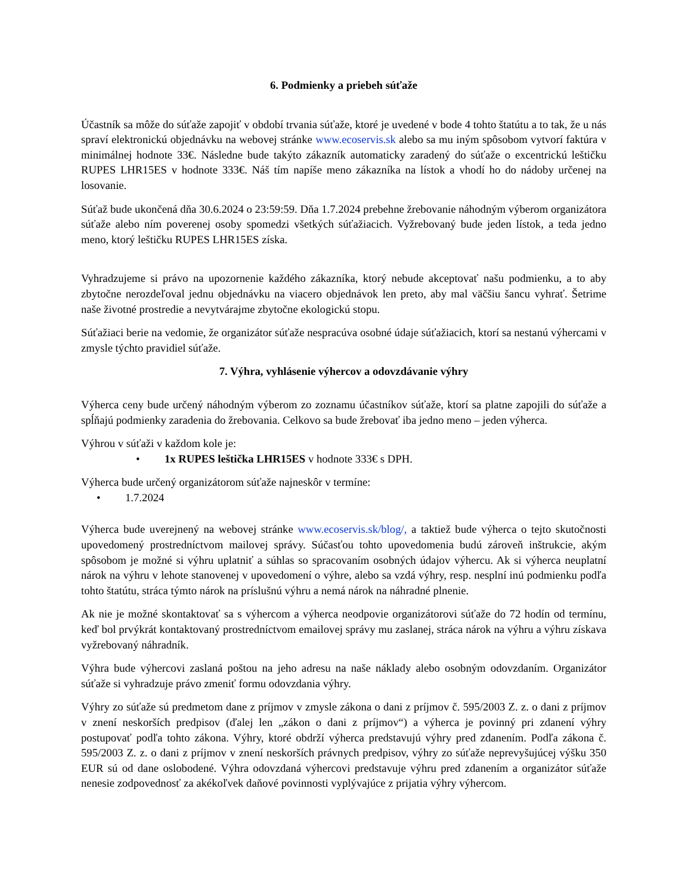6. Podmienky a priebeh súťaže
Účastník sa môže do súťaže zapojiť v období trvania súťaže, ktoré je uvedené v bode 4 tohto štatútu a to tak, že u nás spraví elektronickú objednávku na webovej stránke www.ecoservis.sk alebo sa mu iným spôsobom vytvorí faktúra v minimálnej hodnote 33€. Následne bude takýto zákazník automaticky zaradený do súťaže o excentrickú leštičku RUPES LHR15ES v hodnote 333€. Náš tím napíše meno zákazníka na lístok a vhodí ho do nádoby určenej na losovanie.
Súťaž bude ukončená dňa 30.6.2024 o 23:59:59. Dňa 1.7.2024 prebehne žrebovanie náhodným výberom organizátora súťaže alebo ním poverenej osoby spomedzi všetkých súťažiacich. Vyžrebovaný bude jeden lístok, a teda jedno meno, ktorý leštičku RUPES LHR15ES získa.
Vyhradzujeme si právo na upozornenie každého zákazníka, ktorý nebude akceptovať našu podmienku, a to aby zbytočne nerozdeľoval jednu objednávku na viacero objednávok len preto, aby mal väčšiu šancu vyhrať. Šetrime naše životné prostredie a nevytvárajme zbytočne ekologickú stopu.
Súťažiaci berie na vedomie, že organizátor súťaže nespracúva osobné údaje súťažiacich, ktorí sa nestanú výhercami v zmysle týchto pravidiel súťaže.
7. Výhra, vyhlásenie výhercov a odovzdávanie výhry
Výherca ceny bude určený náhodným výberom zo zoznamu účastníkov súťaže, ktorí sa platne zapojili do súťaže a spĺňajú podmienky zaradenia do žrebovania. Celkovo sa bude žrebovať iba jedno meno – jeden výherca.
Výhrou v súťaži v každom kole je:
• 1x RUPES leštička LHR15ES v hodnote 333€ s DPH.
Výherca bude určený organizátorom súťaže najneskôr v termíne:
• 1.7.2024
Výherca bude uverejnený na webovej stránke www.ecoservis.sk/blog/, a taktiež bude výherca o tejto skutočnosti upovedomený prostredníctvom mailovej správy. Súčasťou tohto upovedomenia budú zároveň inštrukcie, akým spôsobom je možné si výhru uplatniť a súhlas so spracovaním osobných údajov výhercu. Ak si výherca neuplatní nárok na výhru v lehote stanovenej v upovedomení o výhre, alebo sa vzdá výhry, resp. nesplní inú podmienku podľa tohto štatútu, stráca týmto nárok na príslušnú výhru a nemá nárok na náhradné plnenie.
Ak nie je možné skontaktovať sa s výhercom a výherca neodpovie organizátorovi súťaže do 72 hodín od termínu, keď bol prvýkrát kontaktovaný prostredníctvom emailovej správy mu zaslanej, stráca nárok na výhru a výhru získava vyžrebovaný náhradník.
Výhra bude výhercovi zaslaná poštou na jeho adresu na naše náklady alebo osobným odovzdaním. Organizátor súťaže si vyhradzuje právo zmeniť formu odovzdania výhry.
Výhry zo súťaže sú predmetom dane z príjmov v zmysle zákona o dani z príjmov č. 595/2003 Z. z. o dani z príjmov v znení neskorších predpisov (ďalej len „zákon o dani z príjmov“) a výherca je povinný pri zdanení výhry postupovať podľa tohto zákona. Výhry, ktoré obdrží výherca predstavujú výhry pred zdanením. Podľa zákona č. 595/2003 Z. z. o dani z príjmov v znení neskorších právnych predpisov, výhry zo súťaže neprevyšujúcej výšku 350 EUR sú od dane oslobodené. Výhra odovzdaná výhercovi predstavuje výhru pred zdanením a organizátor súťaže nenesie zodpovednosť za akékoľvek daňové povinnosti vyplývajúce z prijatia výhry výhercom.